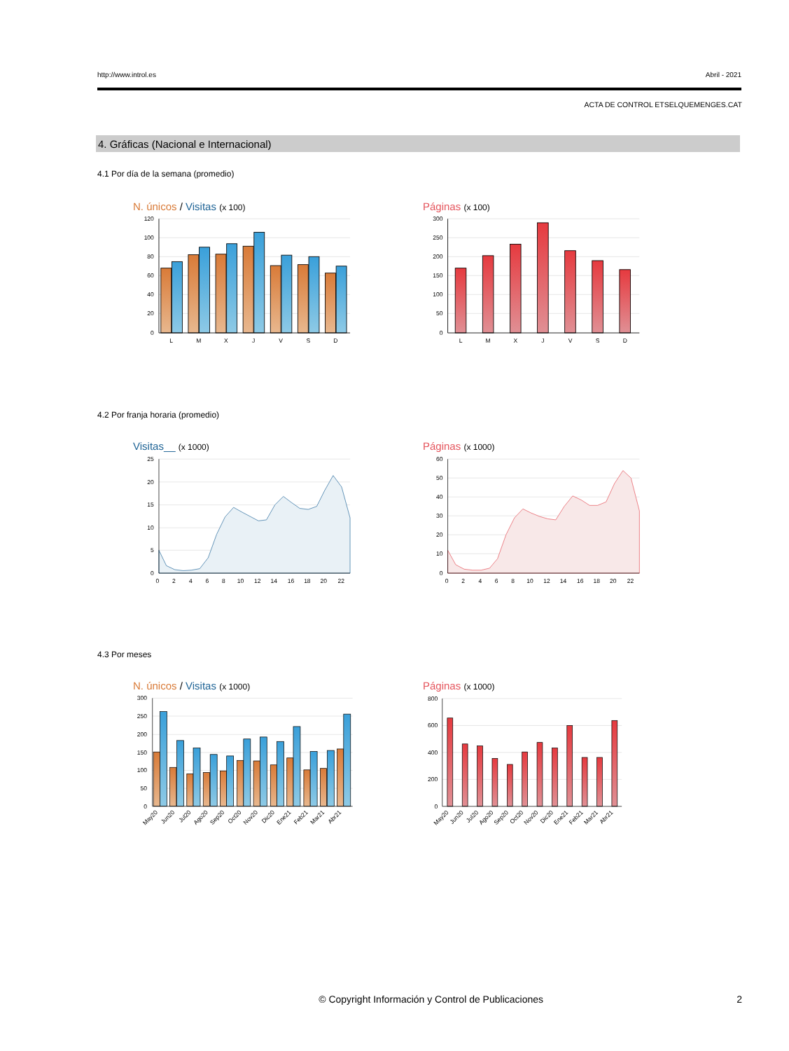http://www.introl.es Abril - 2021
ACTA DE CONTROL ETSELQUEMENGES.CAT
4. Gráficas (Nacional e Internacional)
4.1 Por día de la semana (promedio)
N. únicos / Visitas (x 100)
120
100
80
60
40
20
0
L
M
X
J
V
S
D
Páginas (x 100)
300
250
200
150
100
50
0
L
M
X
J
V
S
D
4.2 Por franja horaria (promedio)
Visitas__ (x 1000)
25
20
15
10
5
0
0
2
4
6
8
10
12
14
16
18
20
22
Páginas (x 1000)
60
50
40
30
20
10
0
0
2
4
6
8
10
12
14
16
18
20
22
4.3 Por meses
N. únicos / Visitas (x 1000)
300
250
200
150
100
50
0
May20
Jun20
Jul20
Ago20
Sep20
Oct20
Nov20
Dic20
Ene21
Feb21
Mar21
Abr21
Páginas (x 1000)
800
600
400
200
0
May20
Jun20
Jul20
Ago20
Sep20
Oct20
Nov20
Dic20
Ene21
Feb21
Mar21
Abr21
© Copyright Información y Control de Publicaciones 2